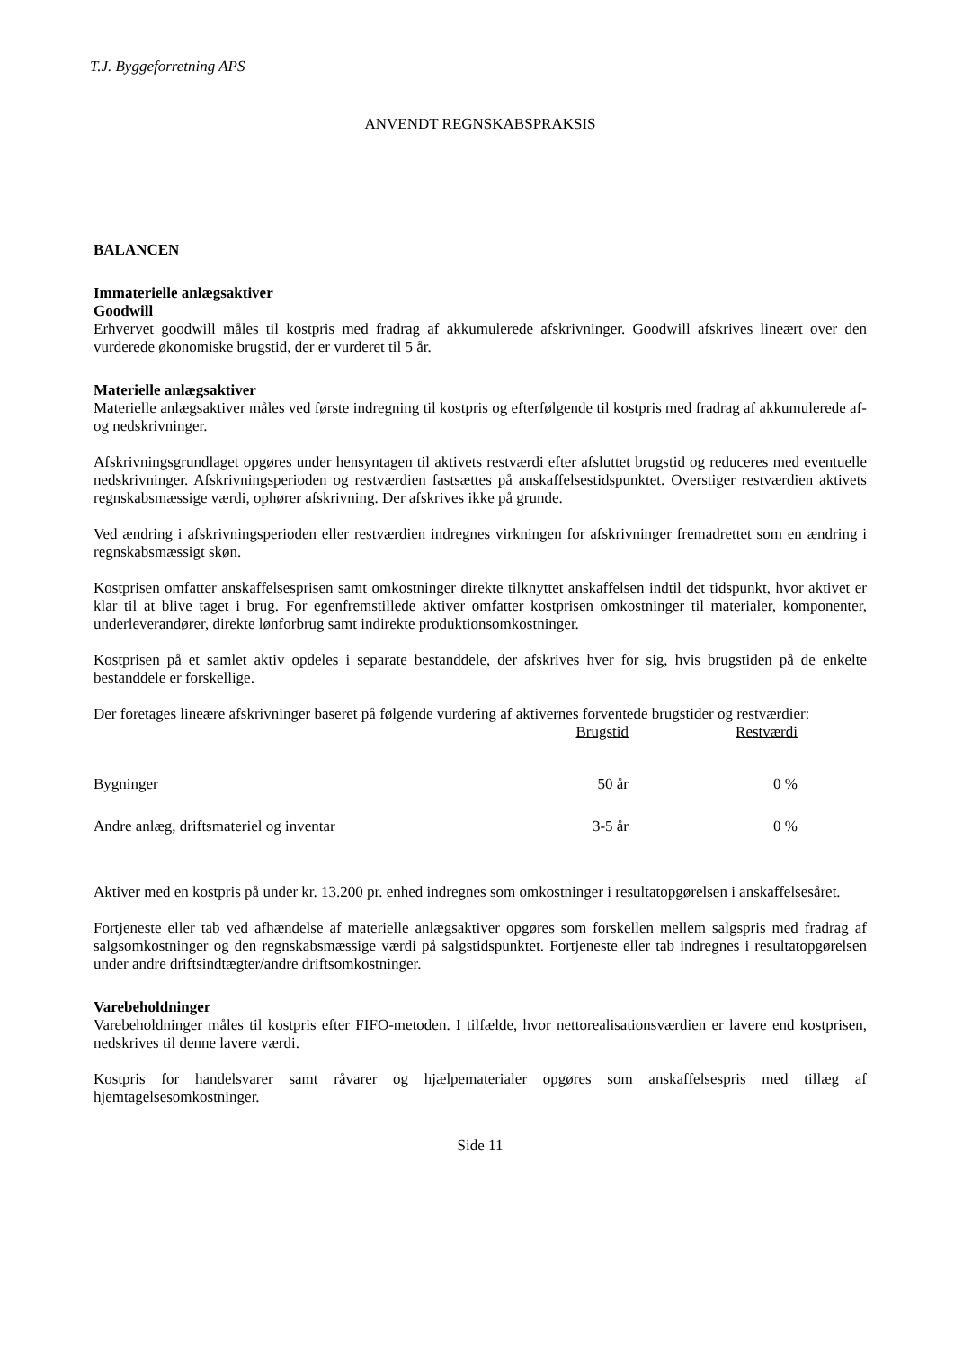T.J. Byggeforretning APS
ANVENDT REGNSKABSPRAKSIS
BALANCEN
Immaterielle anlægsaktiver
Goodwill
Erhvervet goodwill måles til kostpris med fradrag af akkumulerede afskrivninger. Goodwill afskrives lineært over den vurderede økonomiske brugstid, der er vurderet til 5 år.
Materielle anlægsaktiver
Materielle anlægsaktiver måles ved første indregning til kostpris og efterfølgende til kostpris med fradrag af akkumulerede af- og nedskrivninger.
Afskrivningsgrundlaget opgøres under hensyntagen til aktivets restværdi efter afsluttet brugstid og reduceres med eventuelle nedskrivninger. Afskrivningsperioden og restværdien fastsættes på anskaffelsestidspunktet. Overstiger restværdien aktivets regnskabsmæssige værdi, ophører afskrivning. Der afskrives ikke på grunde.
Ved ændring i afskrivningsperioden eller restværdien indregnes virkningen for afskrivninger fremadrettet som en ændring i regnskabsmæssigt skøn.
Kostprisen omfatter anskaffelsesprisen samt omkostninger direkte tilknyttet anskaffelsen indtil det tidspunkt, hvor aktivet er klar til at blive taget i brug. For egenfremstillede aktiver omfatter kostprisen omkostninger til materialer, komponenter, underleverandører, direkte lønforbrug samt indirekte produktionsomkostninger.
Kostprisen på et samlet aktiv opdeles i separate bestanddele, der afskrives hver for sig, hvis brugstiden på de enkelte bestanddele er forskellige.
Der foretages lineære afskrivninger baseret på følgende vurdering af aktivernes forventede brugstider og restværdier:
| | Brugstid | Restværdi |
| Bygninger | 50 år | 0 % |
| Andre anlæg, driftsmateriel og inventar | 3-5 år | 0 % |
Aktiver med en kostpris på under kr. 13.200 pr. enhed indregnes som omkostninger i resultatopgørelsen i anskaffelsesåret.
Fortjeneste eller tab ved afhændelse af materielle anlægsaktiver opgøres som forskellen mellem salgspris med fradrag af salgsomkostninger og den regnskabsmæssige værdi på salgstidspunktet. Fortjeneste eller tab indregnes i resultatopgørelsen under andre driftsindtægter/andre driftsomkostninger.
Varebeholdninger
Varebeholdninger måles til kostpris efter FIFO-metoden. I tilfælde, hvor nettorealisationsværdien er lavere end kostprisen, nedskrives til denne lavere værdi.
Kostpris for handelsvarer samt råvarer og hjælpematerialer opgøres som anskaffelsespris med tillæg af hjemtagelsesomkostninger.
Side 11